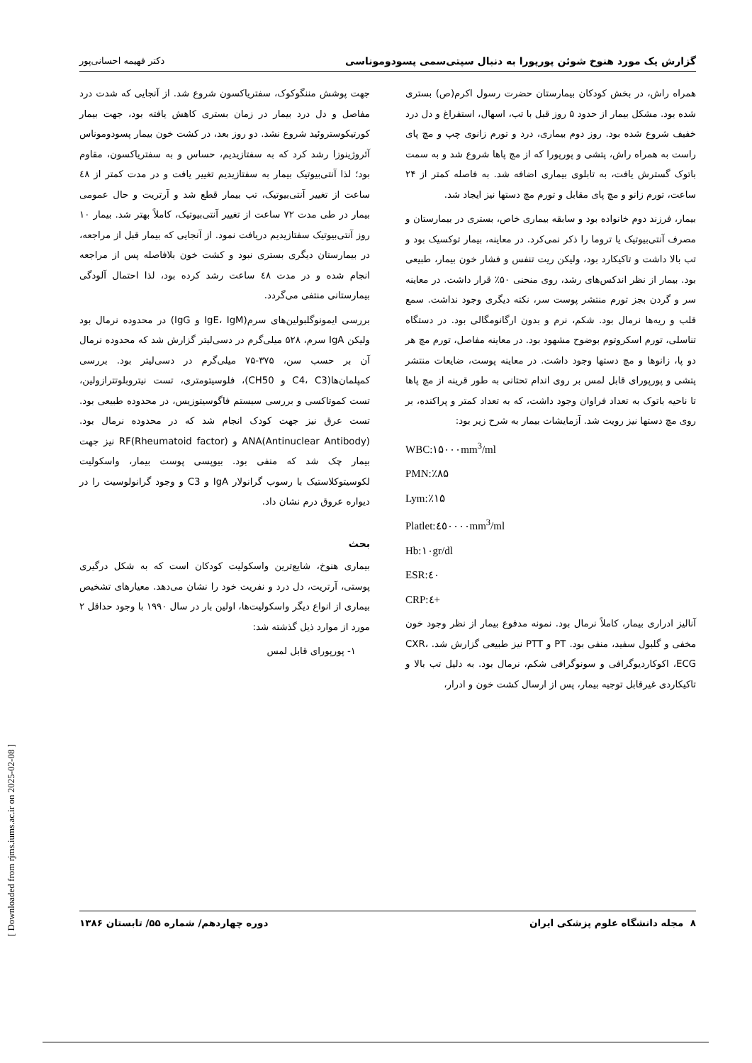گزارش یک مورد هنوخ شوئن پورپورا به دنبال سپتی‌سمی پسودوموناسی دکتر فهیمه احسانی‌پور
همراه راش، در بخش کودکان بیمارستان حضرت رسول اکرم(ص) بستری شده بود. مشکل بیمار از حدود ۵ روز قبل با تب، اسهال، استفراغ و دل درد خفیف شروع شده بود. روز دوم بیماری، درد و تورم زانوی چپ و مچ پای راست به همراه راش، پتشی و پورپورا که از مچ پاها شروع شد و به سمت باتوک گسترش یافت، به تابلوی بیماری اضافه شد. به فاصله کمتر از ۲۴ ساعت، تورم زانو و مچ پای مقابل و تورم مچ دستها نیز ایجاد شد.
بیمار، فرزند دوم خانواده بود و سابقه بیماری خاص، بستری در بیمارستان و مصرف آنتی‌بیوتیک یا تروما را ذکر نمی‌کرد. در معاینه، بیمار توکسیک بود و تب بالا داشت و تاکیکارد بود، ولیکن ریت تنفس و فشار خون بیمار، طبیعی بود. بیمار از نظر اندکس‌های رشد، روی منحنی ۵۰٪ قرار داشت. در معاینه سر و گردن بجز تورم منتشر پوست سر، نکته دیگری وجود نداشت. سمع قلب و ریه‌ها نرمال بود. شکم، نرم و بدون ارگانومگالی بود. در دستگاه تناسلی، تورم اسکروتوم بوضوح مشهود بود. در معاینه مفاصل، تورم مچ هر دو پا، زانوها و مچ دستها وجود داشت. در معاینه پوست، ضایعات منتشر پتشی و پورپورای قابل لمس بر روی اندام تحتانی به طور قرینه از مچ پاها تا ناحیه باتوک به تعداد فراوان وجود داشت، که به تعداد کمتر و پراکنده، بر روی مچ دستها نیز رویت شد. آزمایشات بیمار به شرح زیر بود:
WBC:۱۵۰۰۰mm<sup>3</sup>/ml
PMN:٪۸۵
Lym:٪۱۵
Platlet:٤٥٠٠٠٠mm<sup>3</sup>/ml
Hb:۱۰gr/dl
ESR:٤۰
CRP:٤+
آنالیز ادراری بیمار، کاملاً نرمال بود. نمونه مدفوع بیمار از نظر وجود خون مخفی و گلبول سفید، منفی بود. PT و PTT نیز طبیعی گزارش شد. CXR، ECG، اکوکاردیوگرافی و سونوگرافی شکم، نرمال بود. به دلیل تب بالا و تاکیکاردی غیرقابل توجیه بیمار، پس از ارسال کشت خون و ادرار،
جهت پوشش مننگوکوک، سفتریاکسون شروع شد. از آنجایی که شدت درد مفاصل و دل درد بیمار در زمان بستری کاهش یافته بود، جهت بیمار کورتیکوستروئید شروع نشد. دو روز بعد، در کشت خون بیمار پسودوموناس آئروژینوزا رشد کرد که به سفتازیدیم، حساس و به سفتریاکسون، مقاوم بود؛ لذا آنتی‌بیوتیک بیمار به سفتازیدیم تغییر یافت و در مدت کمتر از ٤۸ ساعت از تغییر آنتی‌بیوتیک، تب بیمار قطع شد و آرتریت و حال عمومی بیمار در طی مدت ۷۲ ساعت از تغییر آنتی‌بیوتیک، کاملاً بهتر شد. بیمار ۱۰ روز آنتی‌بیوتیک سفتازیدیم دریافت نمود. از آنجایی که بیمار قبل از مراجعه، در بیمارستان دیگری بستری نبود و کشت خون بلافاصله پس از مراجعه انجام شده و در مدت ٤۸ ساعت رشد کرده بود، لذا احتمال آلودگی بیمارستانی منتفی می‌گردد.
بررسی ایمونوگلبولین‌های سرم(IgE، IgM و IgG) در محدوده نرمال بود ولیکن IgA سرم، ۵۲۸ میلی‌گرم در دسی‌لیتر گزارش شد که محدوده نرمال آن بر حسب سن، ۳۷۵-۷۵ میلی‌گرم در دسی‌لیتر بود. بررسی کمپلمان‌ها(C4، C3 و CH50)، فلوسیتومتری، تست نیتروبلوتترازولین، تست کموتاکسی و بررسی سیستم فاگوسیتوزیس، در محدوده طبیعی بود. تست عرق نیز جهت کودک انجام شد که در محدوده نرمال بود. ANA(Antinuclear Antibody) و RF(Rheumatoid factor) نیز جهت بیمار چک شد که منفی بود. بیوپسی پوست بیمار، واسکولیت لکوسیتوکلاستیک با رسوب گرانولار IgA و C3 و وجود گرانولوسیت را در دیواره عروق درم نشان داد.
بحث
بیماری هنوخ، شایع‌ترین واسکولیت کودکان است که به شکل درگیری پوستی، آرتریت، دل درد و نفریت خود را نشان می‌دهد. معیارهای تشخیص بیماری از انواع دیگر واسکولیت‌ها، اولین بار در سال ۱۹۹۰ با وجود حداقل ۲ مورد از موارد ذیل گذشته شد:
۱- پورپورای قابل لمس
۸ مجله دانشگاه علوم پزشکی ایران دوره چهاردهم/ شماره ۵۵/ تابستان ۱۳۸۶
[ Downloaded from rjms.iums.ac.ir on 2025-02-08 ]